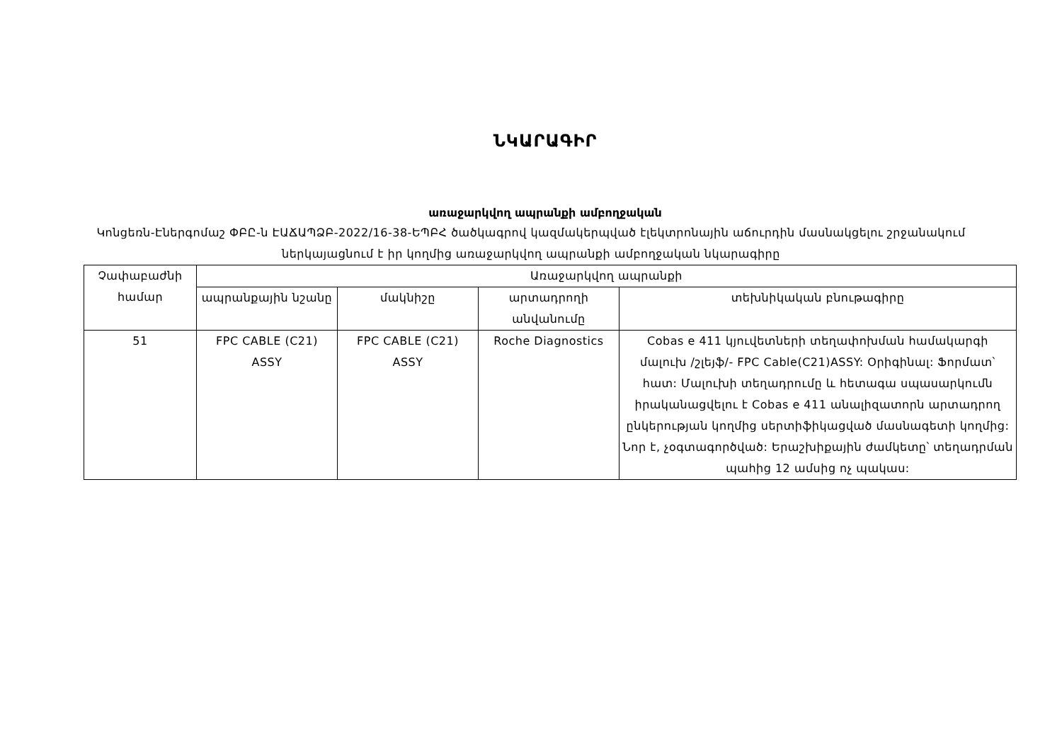ՆԿԱՐԱԳԻՐ
առաջարկվող ապրանքի ամբողջական
Կոնցեռն-Էներգոմաշ ՓԲԸ-ն ԷԱՃԱՊՁԲ-2022/16-38-ԵՊԲՀ ծածկագրով կազմակերպված էլեկտրոնային աճուրդին մասնակցելու շրջանակում ներկայացնում է իր կողմից առաջարկվող ապրանքի ամբողջական նկարագիրը
| Չափաբաժնի համար | Առաջարկվող ապրանքի | | | |
| --- | --- | --- | --- | --- |
| | ապրանքային նշանը | մակնիշը | արտադրողի անվանումը | տեխնիկական բնութագիրը |
| 51 | FPC CABLE (C21) ASSY | FPC CABLE (C21) ASSY | Roche Diagnostics | Cobas e 411 կյուվետների տեղափոխման համակարգի մալուխ /շլեյֆ/- FPC Cable(C21)ASSY: Օրիգինալ: Ֆորմատ՝ հատ: Մալուխի տեղադրումը և հետագա սպասարկումն իրականացվելու է Cobas e 411 անալիզատորն արտադրող ընկերության կողմից սերտիֆիկացված մասնագետի կողմից: Նոր է, չօգտագործված: Երաշխիքային ժամկետը՝ տեղադրման պահից 12 ամսից ոչ պակաս: |